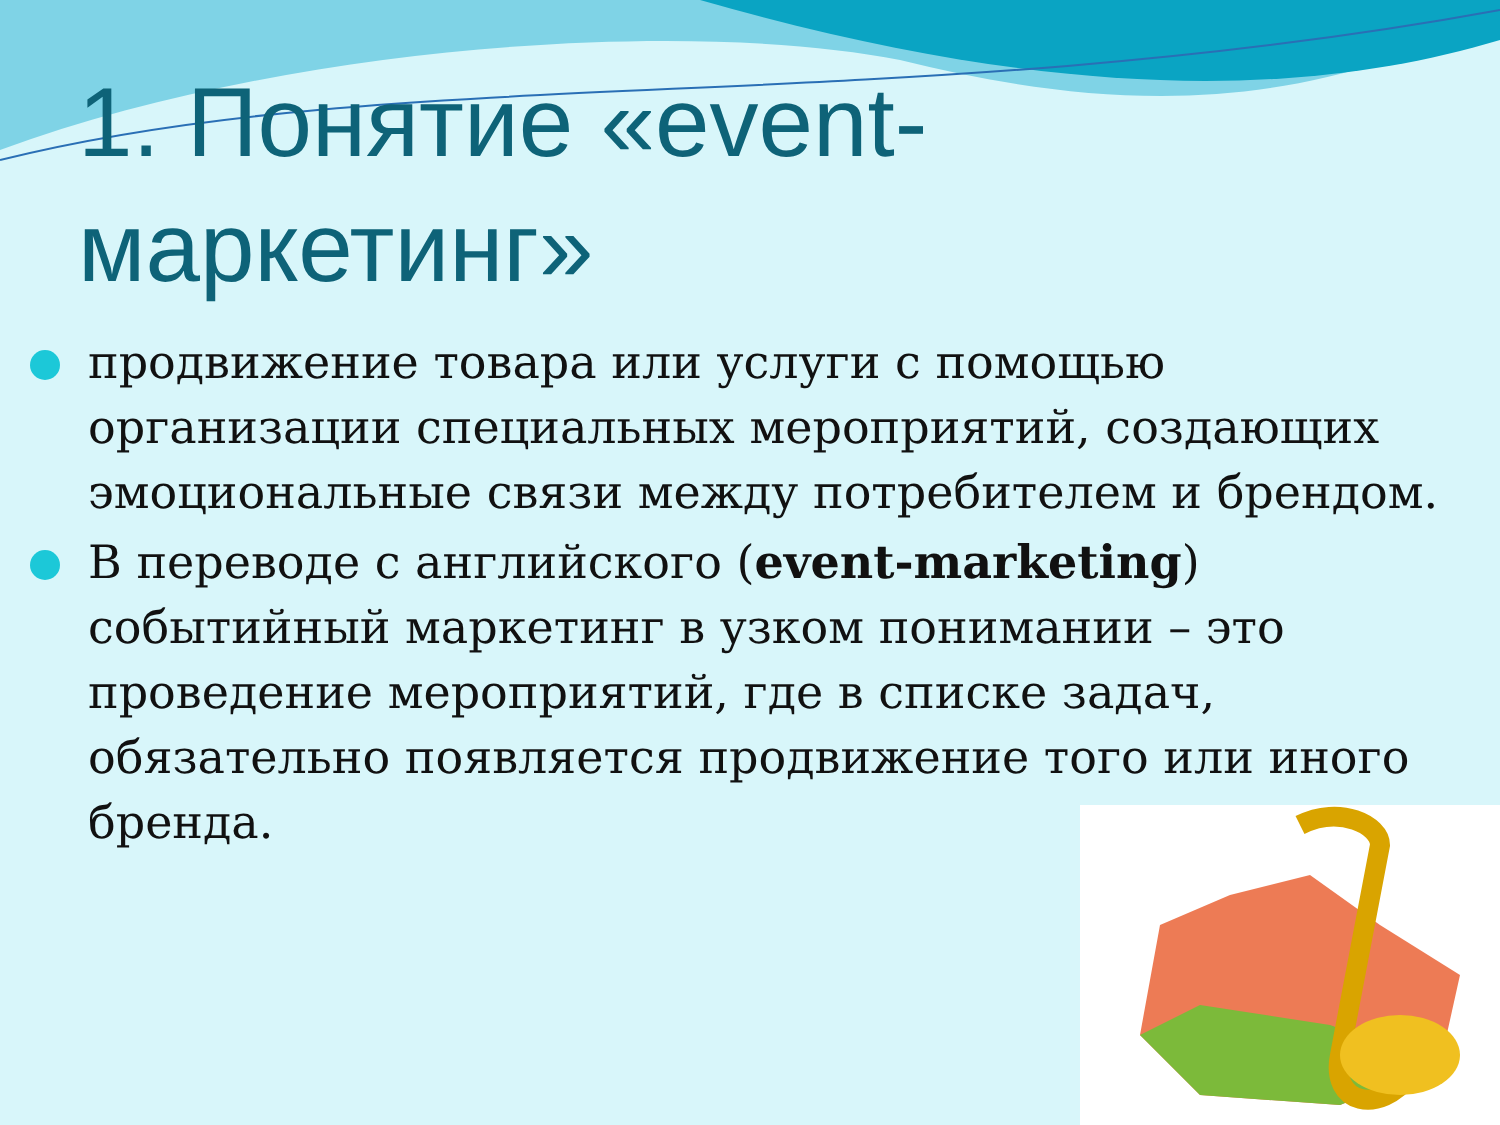1. Понятие «event-
маркетинг»
продвижение товара или услуги с помощью организации специальных мероприятий, создающих эмоциональные связи между потребителем и брендом.
В переводе с английского (event-marketing) событийный маркетинг в узком понимании – это проведение мероприятий, где в списке задач, обязательно появляется продвижение того или иного бренда.